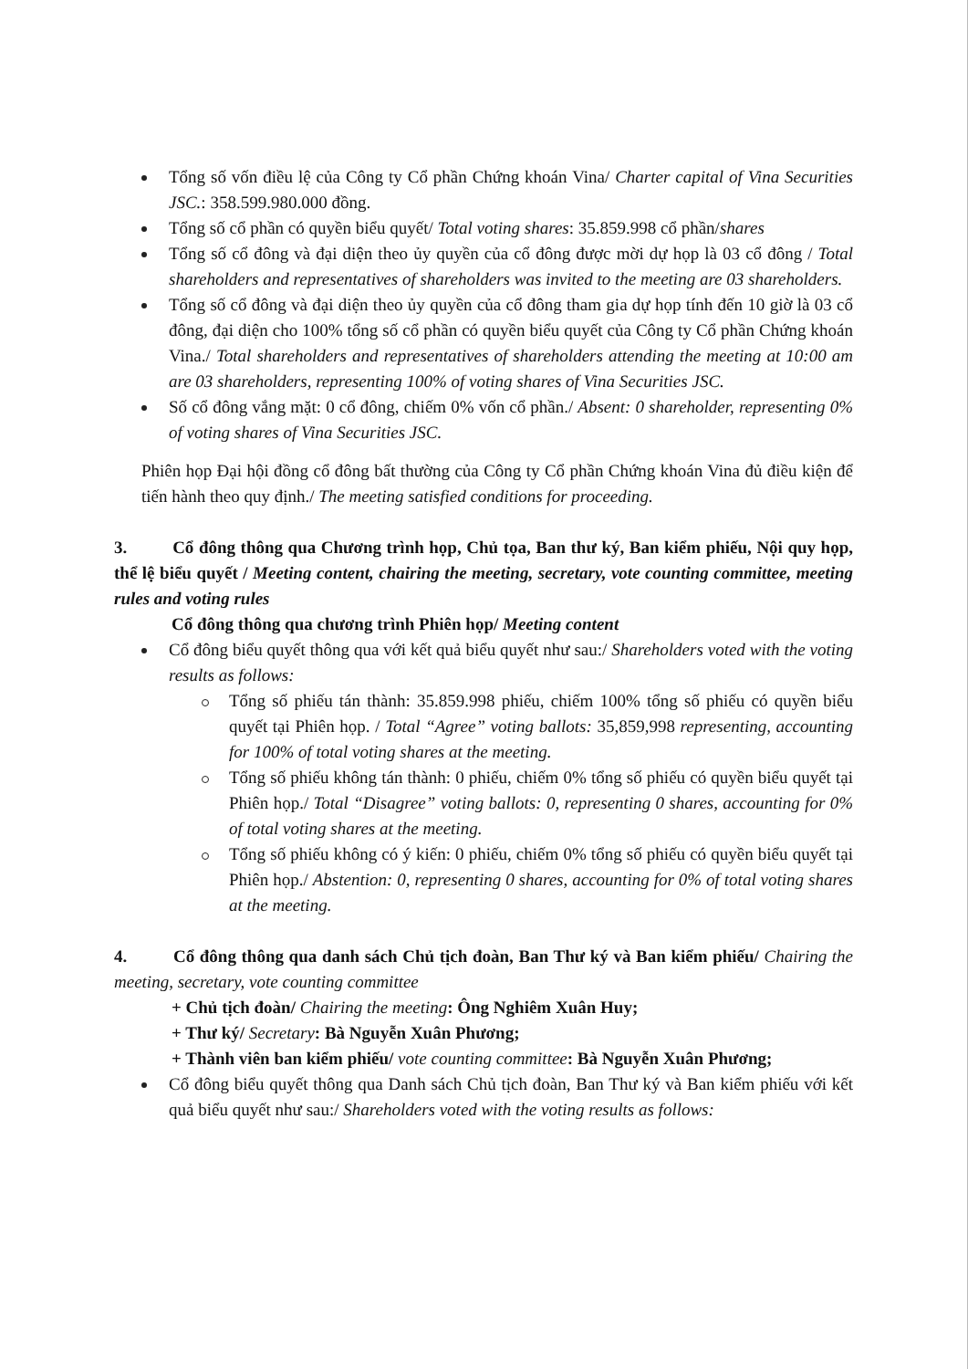Tổng số vốn điều lệ của Công ty Cổ phần Chứng khoán Vina/ Charter capital of Vina Securities JSC.: 358.599.980.000 đồng.
Tổng số cổ phần có quyền biểu quyết/ Total voting shares: 35.859.998 cổ phần/shares
Tổng số cổ đông và đại diện theo ủy quyền của cổ đông được mời dự họp là 03 cổ đông / Total shareholders and representatives of shareholders was invited to the meeting are 03 shareholders.
Tổng số cổ đông và đại diện theo ủy quyền của cổ đông tham gia dự họp tính đến 10 giờ là 03 cổ đông, đại diện cho 100% tổng số cổ phần có quyền biểu quyết của Công ty Cổ phần Chứng khoán Vina./ Total shareholders and representatives of shareholders attending the meeting at 10:00 am are 03 shareholders, representing 100% of voting shares of Vina Securities JSC.
Số cổ đông vắng mặt: 0 cổ đông, chiếm 0% vốn cổ phần./ Absent: 0 shareholder, representing 0% of voting shares of Vina Securities JSC.
Phiên họp Đại hội đồng cổ đông bất thường của Công ty Cổ phần Chứng khoán Vina đủ điều kiện để tiến hành theo quy định./ The meeting satisfied conditions for proceeding.
3. Cổ đông thông qua Chương trình họp, Chủ tọa, Ban thư ký, Ban kiểm phiếu, Nội quy họp, thể lệ biểu quyết / Meeting content, chairing the meeting, secretary, vote counting committee, meeting rules and voting rules
Cổ đông thông qua chương trình Phiên họp/ Meeting content
Cổ đông biểu quyết thông qua với kết quả biểu quyết như sau:/ Shareholders voted with the voting results as follows:
Tổng số phiếu tán thành: 35.859.998 phiếu, chiếm 100% tổng số phiếu có quyền biểu quyết tại Phiên họp. / Total “Agree” voting ballots: 35,859,998 representing, accounting for 100% of total voting shares at the meeting.
Tổng số phiếu không tán thành: 0 phiếu, chiếm 0% tổng số phiếu có quyền biểu quyết tại Phiên họp./ Total “Disagree” voting ballots: 0, representing 0 shares, accounting for 0% of total voting shares at the meeting.
Tổng số phiếu không có ý kiến: 0 phiếu, chiếm 0% tổng số phiếu có quyền biểu quyết tại Phiên họp./ Abstention: 0, representing 0 shares, accounting for 0% of total voting shares at the meeting.
4. Cổ đông thông qua danh sách Chủ tịch đoàn, Ban Thư ký và Ban kiểm phiếu/ Chairing the meeting, secretary, vote counting committee
+ Chủ tịch đoàn/ Chairing the meeting: Ông Nghiêm Xuân Huy;
+ Thư ký/ Secretary: Bà Nguyễn Xuân Phương;
+ Thành viên ban kiểm phiếu/ vote counting committee: Bà Nguyễn Xuân Phương;
Cổ đông biểu quyết thông qua Danh sách Chủ tịch đoàn, Ban Thư ký và Ban kiểm phiếu với kết quả biểu quyết như sau:/ Shareholders voted with the voting results as follows: